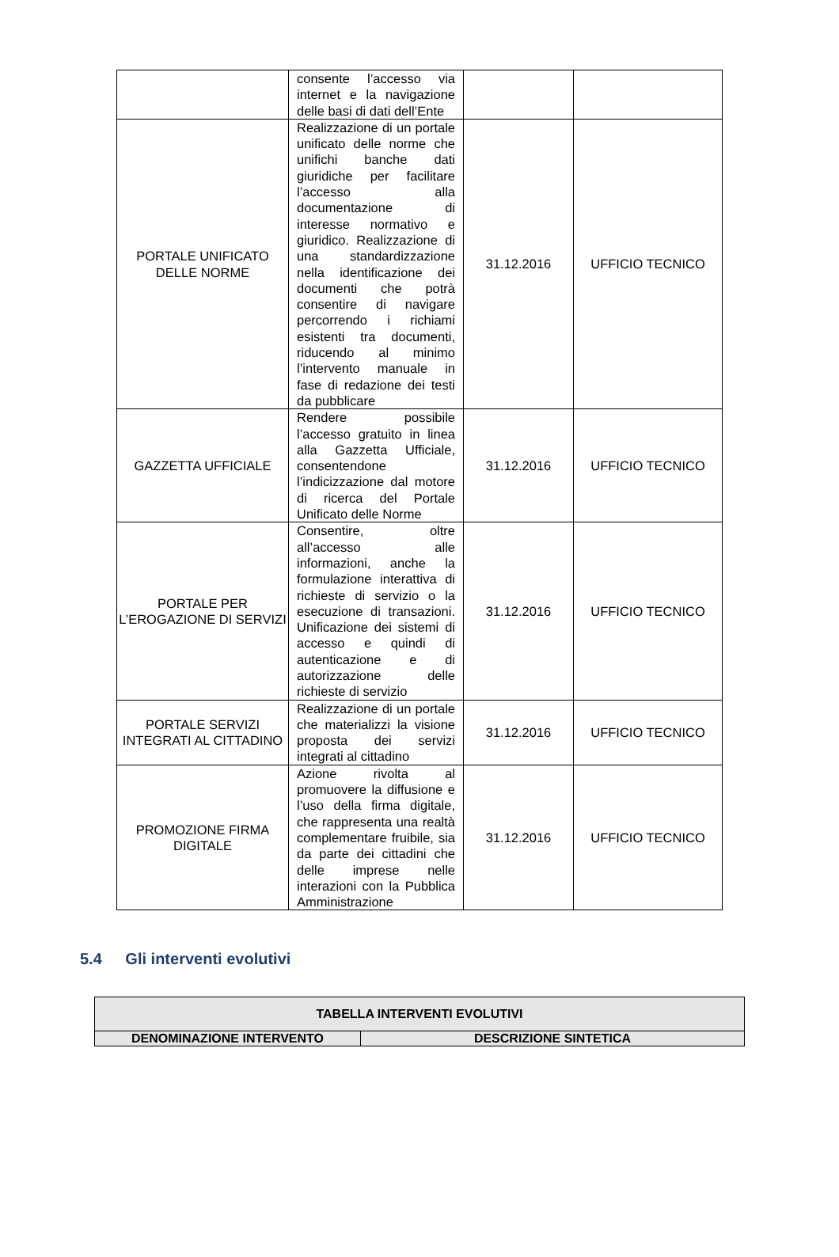| | consente l’accesso via internet e la navigazione delle basi di dati dell’Ente | | |
| PORTALE UNIFICATO DELLE NORME | Realizzazione di un portale unificato delle norme che unifichi banche dati giuridiche per facilitare l’accesso alla documentazione di interesse normativo e giuridico. Realizzazione di una standardizzazione nella identificazione dei documenti che potrà consentire di navigare percorrendo i richiami esistenti tra documenti, riducendo al minimo l’intervento manuale in fase di redazione dei testi da pubblicare | 31.12.2016 | UFFICIO TECNICO |
| GAZZETTA UFFICIALE | Rendere possibile l’accesso gratuito in linea alla Gazzetta Ufficiale, consentendone l’indicizzazione dal motore di ricerca del Portale Unificato delle Norme | 31.12.2016 | UFFICIO TECNICO |
| PORTALE PER L’EROGAZIONE DI SERVIZI | Consentire, oltre all’accesso alle informazioni, anche la formulazione interattiva di richieste di servizio o la esecuzione di transazioni. Unificazione dei sistemi di accesso e quindi di autenticazione e di autorizzazione delle richieste di servizio | 31.12.2016 | UFFICIO TECNICO |
| PORTALE SERVIZI INTEGRATI AL CITTADINO | Realizzazione di un portale che materializzi la visione proposta dei servizi integrati al cittadino | 31.12.2016 | UFFICIO TECNICO |
| PROMOZIONE FIRMA DIGITALE | Azione rivolta al promuovere la diffusione e l’uso della firma digitale, che rappresenta una realtà complementare fruibile, sia da parte dei cittadini che delle imprese nelle interazioni con la Pubblica Amministrazione | 31.12.2016 | UFFICIO TECNICO |
5.4 Gli interventi evolutivi
| TABELLA INTERVENTI EVOLUTIVI | |
| --- | --- |
| DENOMINAZIONE INTERVENTO | DESCRIZIONE SINTETICA |